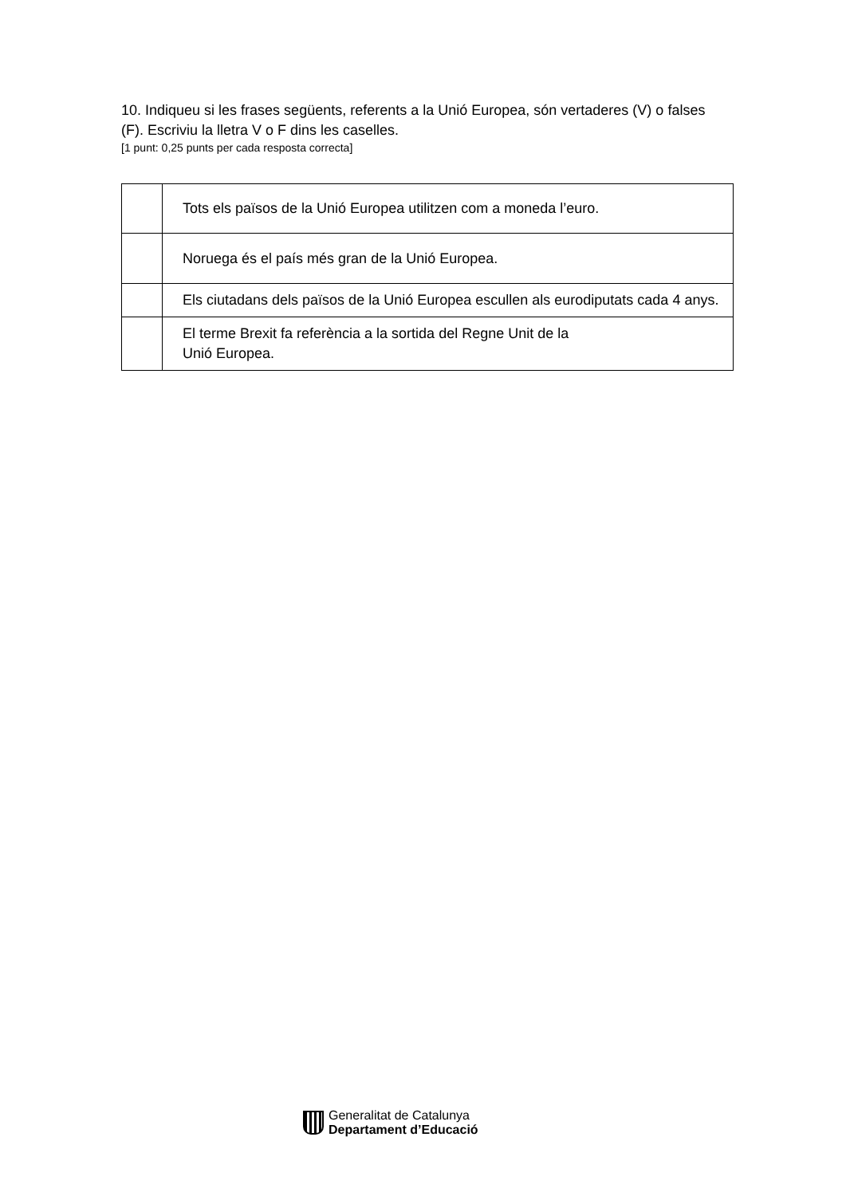10. Indiqueu si les frases següents, referents a la Unió Europea, són vertaderes (V) o falses (F). Escriviu la lletra V o F dins les caselles.
[1 punt: 0,25 punts per cada resposta correcta]
| | Tots els països de la Unió Europea utilitzen com a moneda l’euro. |
| | Noruega és el país més gran de la Unió Europea. |
| | Els ciutadans dels països de la Unió Europea escullen als eurodiputats cada 4 anys. |
| | El terme Brexit fa referència a la sortida del Regne Unit de la Unió Europea. |
Generalitat de Catalunya
Departament d’Educació